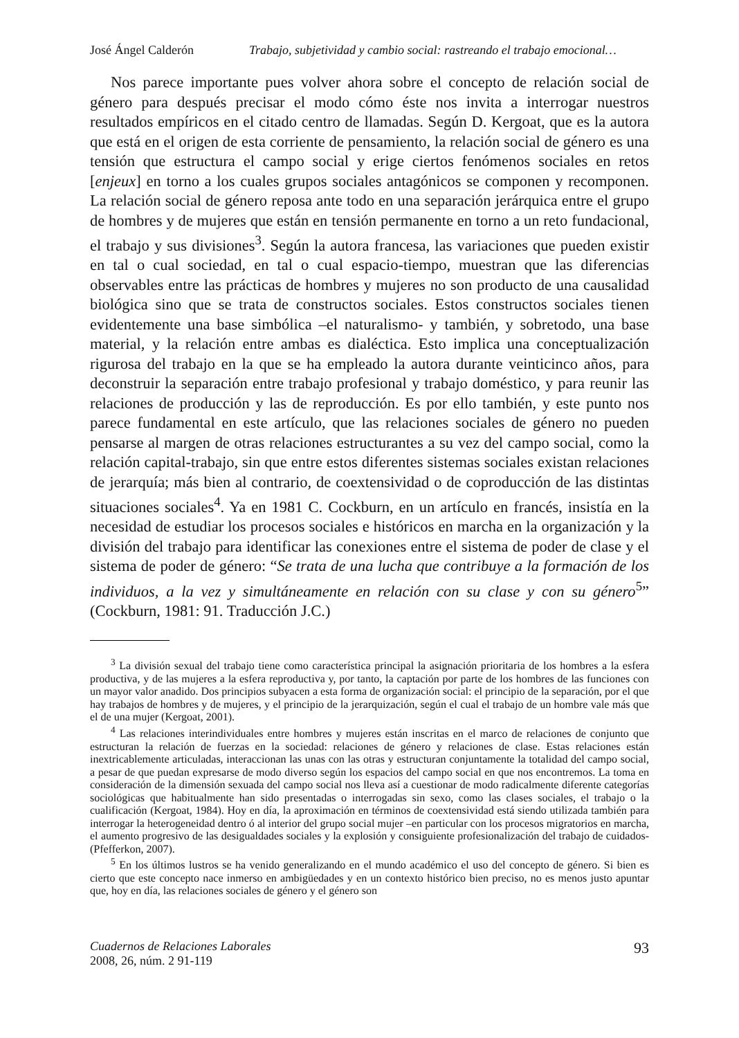José Ángel Calderón Trabajo, subjetividad y cambio social: rastreando el trabajo emocional…
Nos parece importante pues volver ahora sobre el concepto de relación social de género para después precisar el modo cómo éste nos invita a interrogar nuestros resultados empíricos en el citado centro de llamadas. Según D. Kergoat, que es la autora que está en el origen de esta corriente de pensamiento, la relación social de género es una tensión que estructura el campo social y erige ciertos fenómenos sociales en retos [enjeux] en torno a los cuales grupos sociales antagónicos se componen y recomponen. La relación social de género reposa ante todo en una separación jerárquica entre el grupo de hombres y de mujeres que están en tensión permanente en torno a un reto fundacional, el trabajo y sus divisiones<sup>3</sup>. Según la autora francesa, las variaciones que pueden existir en tal o cual sociedad, en tal o cual espacio-tiempo, muestran que las diferencias observables entre las prácticas de hombres y mujeres no son producto de una causalidad biológica sino que se trata de constructos sociales. Estos constructos sociales tienen evidentemente una base simbólica –el naturalismo- y también, y sobretodo, una base material, y la relación entre ambas es dialéctica. Esto implica una conceptualización rigurosa del trabajo en la que se ha empleado la autora durante veinticinco años, para deconstruir la separación entre trabajo profesional y trabajo doméstico, y para reunir las relaciones de producción y las de reproducción. Es por ello también, y este punto nos parece fundamental en este artículo, que las relaciones sociales de género no pueden pensarse al margen de otras relaciones estructurantes a su vez del campo social, como la relación capital-trabajo, sin que entre estos diferentes sistemas sociales existan relaciones de jerarquía; más bien al contrario, de coextensividad o de coproducción de las distintas situaciones sociales<sup>4</sup>. Ya en 1981 C. Cockburn, en un artículo en francés, insistía en la necesidad de estudiar los procesos sociales e históricos en marcha en la organización y la división del trabajo para identificar las conexiones entre el sistema de poder de clase y el sistema de poder de género: “Se trata de una lucha que contribuye a la formación de los individuos, a la vez y simultáneamente en relación con su clase y con su género<sup>5</sup>” (Cockburn, 1981: 91. Traducción J.C.)
<sup>3</sup> La división sexual del trabajo tiene como característica principal la asignación prioritaria de los hombres a la esfera productiva, y de las mujeres a la esfera reproductiva y, por tanto, la captación por parte de los hombres de las funciones con un mayor valor anadido. Dos principios subyacen a esta forma de organización social: el principio de la separación, por el que hay trabajos de hombres y de mujeres, y el principio de la jerarquización, según el cual el trabajo de un hombre vale más que el de una mujer (Kergoat, 2001).
<sup>4</sup> Las relaciones interindividuales entre hombres y mujeres están inscritas en el marco de relaciones de conjunto que estructuran la relación de fuerzas en la sociedad: relaciones de género y relaciones de clase. Estas relaciones están inextricablemente articuladas, interaccionan las unas con las otras y estructuran conjuntamente la totalidad del campo social, a pesar de que puedan expresarse de modo diverso según los espacios del campo social en que nos encontremos. La toma en consideración de la dimensión sexuada del campo social nos lleva así a cuestionar de modo radicalmente diferente categorías sociológicas que habitualmente han sido presentadas o interrogadas sin sexo, como las clases sociales, el trabajo o la cualificación (Kergoat, 1984). Hoy en día, la aproximación en términos de coextensividad está siendo utilizada también para interrogar la heterogeneidad dentro ó al interior del grupo social mujer –en particular con los procesos migratorios en marcha, el aumento progresivo de las desigualdades sociales y la explosión y consiguiente profesionalización del trabajo de cuidados- (Pfefferkon, 2007).
<sup>5</sup> En los últimos lustros se ha venido generalizando en el mundo académico el uso del concepto de género. Si bien es cierto que este concepto nace inmerso en ambigüedades y en un contexto histórico bien preciso, no es menos justo apuntar que, hoy en día, las relaciones sociales de género y el género son
Cuadernos de Relaciones Laborales
2008, 26, núm. 2 91-119
93